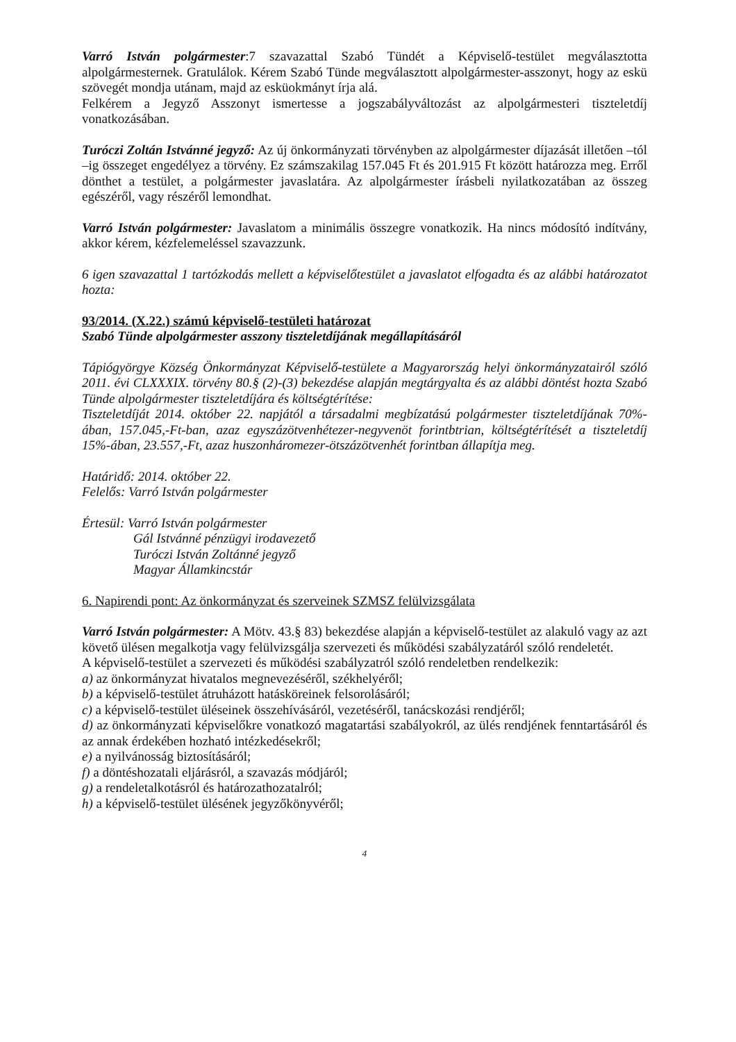Varró István polgármester:7 szavazattal Szabó Tündét a Képviselő-testület megválasztotta alpolgármesternek. Gratulálok. Kérem Szabó Tünde megválasztott alpolgármester-asszonyt, hogy az eskü szövegét mondja utánam, majd az esküokmányt írja alá.
Felkérem a Jegyző Asszonyt ismertesse a jogszabályváltozást az alpolgármesteri tiszteletdíj vonatkozásában.
Turóczi Zoltán Istvánné jegyző: Az új önkormányzati törvényben az alpolgármester díjazását illetően –tól –ig összeget engedélyez a törvény. Ez számszakilag 157.045 Ft és 201.915 Ft között határozza meg. Erről dönthet a testület, a polgármester javaslatára. Az alpolgármester írásbeli nyilatkozatában az összeg egészéről, vagy részéről lemondhat.
Varró István polgármester: Javaslatom a minimális összegre vonatkozik. Ha nincs módosító indítvány, akkor kérem, kézfelemeléssel szavazzunk.
6 igen szavazattal 1 tartózkodás mellett a képviselőtestület a javaslatot elfogadta és az alábbi határozatot hozta:
93/2014. (X.22.) számú képviselő-testületi határozat
Szabó Tünde alpolgármester asszony tiszteletdíjának megállapításáról
Tápiógyörgye Község Önkormányzat Képviselő-testülete a Magyarország helyi önkormányzatairól szóló 2011. évi CLXXXIX. törvény 80.§ (2)-(3) bekezdése alapján megtárgyalta és az alábbi döntést hozta Szabó Tünde alpolgármester tiszteletdíjára és költségtérítése:
Tiszteletdíját 2014. október 22. napjától a társadalmi megbízatású polgármester tiszteletdíjának 70%-ában, 157.045,-Ft-ban, azaz egyszázötvenhétezer-negyvenöt forintbtrian, költségtérítését a tiszteletdíj 15%-ában, 23.557,-Ft, azaz huszonháromezer-ötszázötvenhét forintban állapítja meg.
Határidő: 2014. október 22.
Felelős: Varró István polgármester
Értesül: Varró István polgármester
Gál Istvánné pénzügyi irodavezető
Turóczi István Zoltánné jegyző
Magyar Államkincstár
6. Napirendi pont: Az önkormányzat és szerveinek SZMSZ felülvizsgálata
Varró István polgármester: A Mötv. 43.§ 83) bekezdése alapján a képviselő-testület az alakuló vagy az azt követő ülésen megalkotja vagy felülvizsgálja szervezeti és működési szabályzatáról szóló rendeletét.
A képviselő-testület a szervezeti és működési szabályzatról szóló rendeletben rendelkezik:
a) az önkormányzat hivatalos megnevezéséről, székhelyéről;
b) a képviselő-testület átruházott hatásköreinek felsorolásáról;
c) a képviselő-testület üléseinek összehívásáról, vezetéséről, tanácskozási rendjéről;
d) az önkormányzati képviselőkre vonatkozó magatartási szabályokról, az ülés rendjének fenntartásáról és az annak érdekében hozható intézkedésekről;
e) a nyilvánosság biztosításáról;
f) a döntéshozatali eljárásról, a szavazás módjáról;
g) a rendeletalkotásról és határozathozatalról;
h) a képviselő-testület ülésének jegyzőkönyvéről;
4